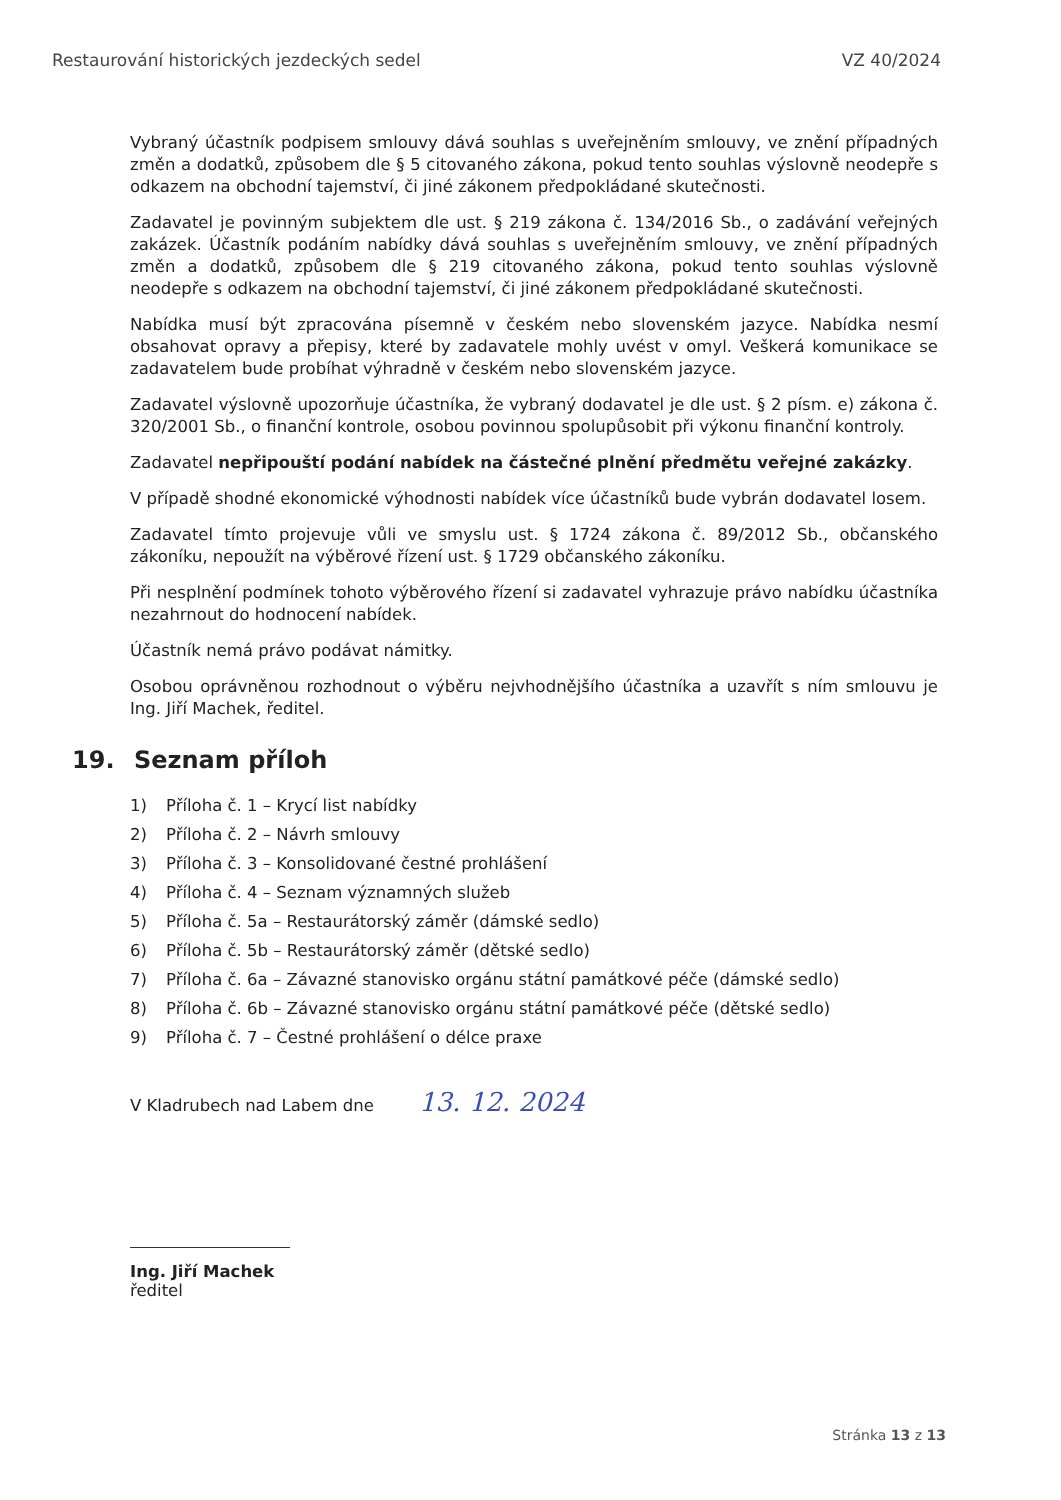Restaurování historických jezdeckých sedel VZ 40/2024
Vybraný účastník podpisem smlouvy dává souhlas s uveřejněním smlouvy, ve znění případných změn a dodatků, způsobem dle § 5 citovaného zákona, pokud tento souhlas výslovně neodepře s odkazem na obchodní tajemství, či jiné zákonem předpokládané skutečnosti.
Zadavatel je povinným subjektem dle ust. § 219 zákona č. 134/2016 Sb., o zadávání veřejných zakázek. Účastník podáním nabídky dává souhlas s uveřejněním smlouvy, ve znění případných změn a dodatků, způsobem dle § 219 citovaného zákona, pokud tento souhlas výslovně neodepře s odkazem na obchodní tajemství, či jiné zákonem předpokládané skutečnosti.
Nabídka musí být zpracována písemně v českém nebo slovenském jazyce. Nabídka nesmí obsahovat opravy a přepisy, které by zadavatele mohly uvést v omyl. Veškerá komunikace se zadavatelem bude probíhat výhradně v českém nebo slovenském jazyce.
Zadavatel výslovně upozorňuje účastníka, že vybraný dodavatel je dle ust. § 2 písm. e) zákona č. 320/2001 Sb., o finanční kontrole, osobou povinnou spolupůsobit při výkonu finanční kontroly.
Zadavatel nepřipouští podání nabídek na částečné plnění předmětu veřejné zakázky.
V případě shodné ekonomické výhodnosti nabídek více účastníků bude vybrán dodavatel losem.
Zadavatel tímto projevuje vůli ve smyslu ust. § 1724 zákona č. 89/2012 Sb., občanského zákoníku, nepoužít na výběrové řízení ust. § 1729 občanského zákoníku.
Při nesplnění podmínek tohoto výběrového řízení si zadavatel vyhrazuje právo nabídku účastníka nezahrnout do hodnocení nabídek.
Účastník nemá právo podávat námitky.
Osobou oprávněnou rozhodnout o výběru nejvhodnějšího účastníka a uzavřít s ním smlouvu je Ing. Jiří Machek, ředitel.
19. Seznam příloh
1) Příloha č. 1 – Krycí list nabídky
2) Příloha č. 2 – Návrh smlouvy
3) Příloha č. 3 – Konsolidované čestné prohlášení
4) Příloha č. 4 – Seznam významných služeb
5) Příloha č. 5a – Restaurátorský záměr (dámské sedlo)
6) Příloha č. 5b – Restaurátorský záměr (dětské sedlo)
7) Příloha č. 6a – Závazné stanovisko orgánu státní památkové péče (dámské sedlo)
8) Příloha č. 6b – Závazné stanovisko orgánu státní památkové péče (dětské sedlo)
9) Příloha č. 7 – Čestné prohlášení o délce praxe
V Kladrubech nad Labem dne 13. 12. 2024
Ing. Jiří Machek
ředitel
Stránka 13 z 13